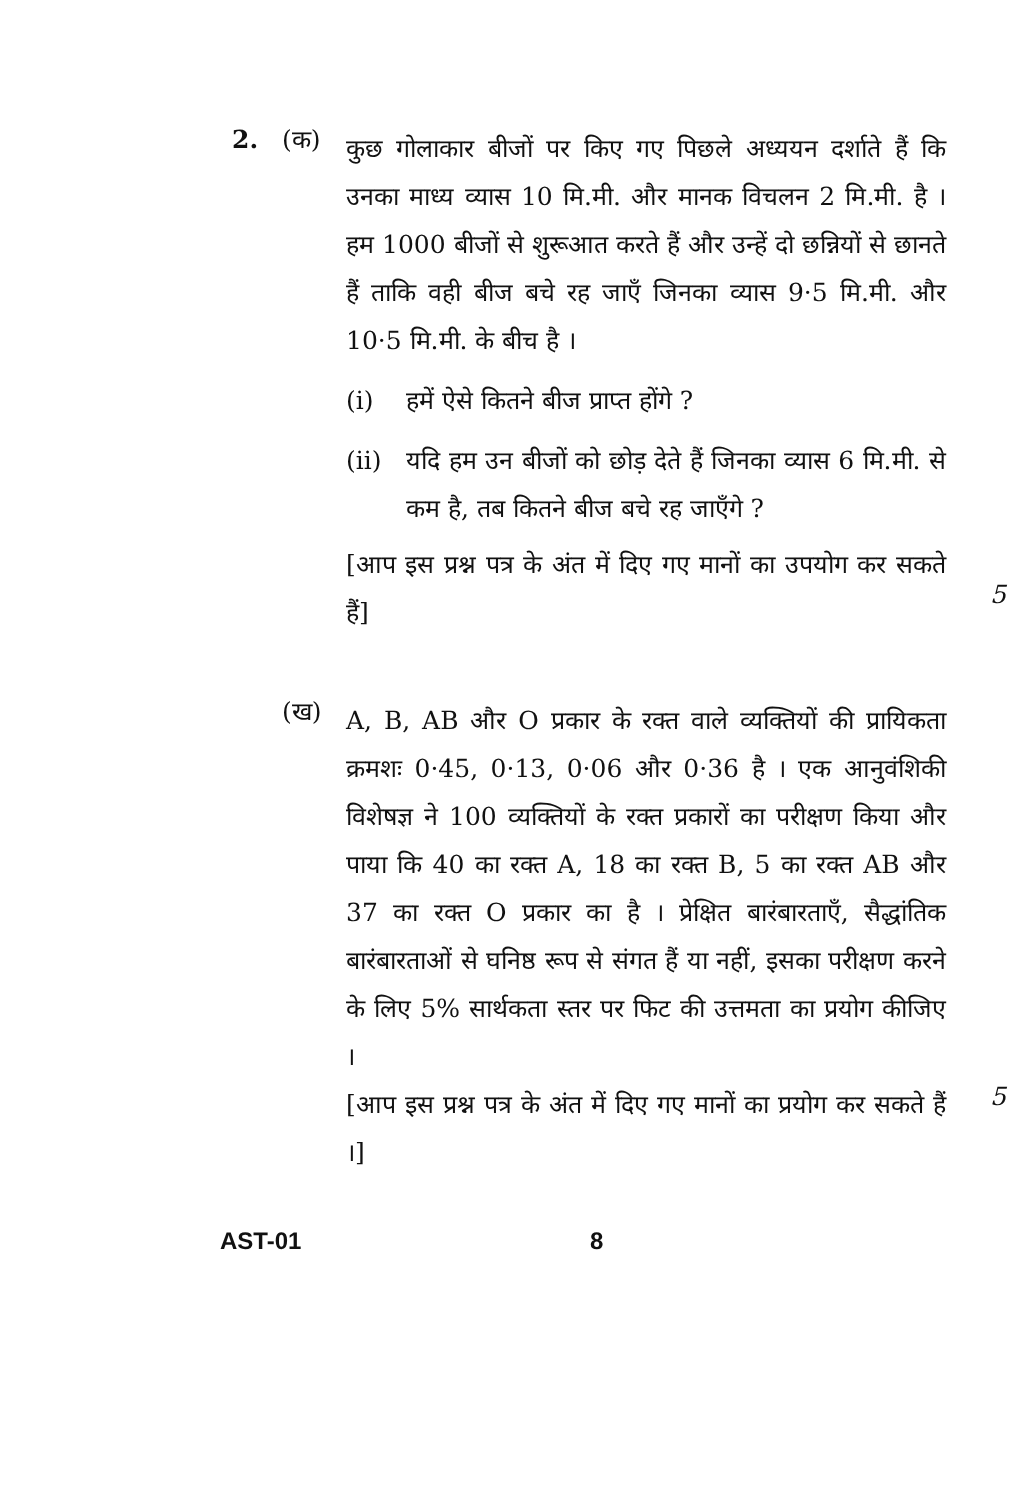2. (क)
कुछ गोलाकार बीजों पर किए गए पिछले अध्ययन दर्शाते हैं कि उनका माध्य व्यास 10 मि.मी. और मानक विचलन 2 मि.मी. है । हम 1000 बीजों से शुरूआत करते हैं और उन्हें दो छन्नियों से छानते हैं ताकि वही बीज बचे रह जाएँ जिनका व्यास 9·5 मि.मी. और 10·5 मि.मी. के बीच है ।
(i) हमें ऐसे कितने बीज प्राप्त होंगे ?
(ii) यदि हम उन बीजों को छोड़ देते हैं जिनका व्यास 6 मि.मी. से कम है, तब कितने बीज बचे रह जाएँगे ?
[आप इस प्रश्न पत्र के अंत में दिए गए मानों का उपयोग कर सकते हैं]
5
(ख)
A, B, AB और O प्रकार के रक्त वाले व्यक्तियों की प्रायिकता क्रमशः 0·45, 0·13, 0·06 और 0·36 है । एक आनुवंशिकी विशेषज्ञ ने 100 व्यक्तियों के रक्त प्रकारों का परीक्षण किया और पाया कि 40 का रक्त A, 18 का रक्त B, 5 का रक्त AB और 37 का रक्त O प्रकार का है । प्रेक्षित बारंबारताएँ, सैद्धांतिक बारंबारताओं से घनिष्ठ रूप से संगत हैं या नहीं, इसका परीक्षण करने के लिए 5% सार्थकता स्तर पर फिट की उत्तमता का प्रयोग कीजिए ।
[आप इस प्रश्न पत्र के अंत में दिए गए मानों का प्रयोग कर सकते हैं ।]
5
AST-01 8